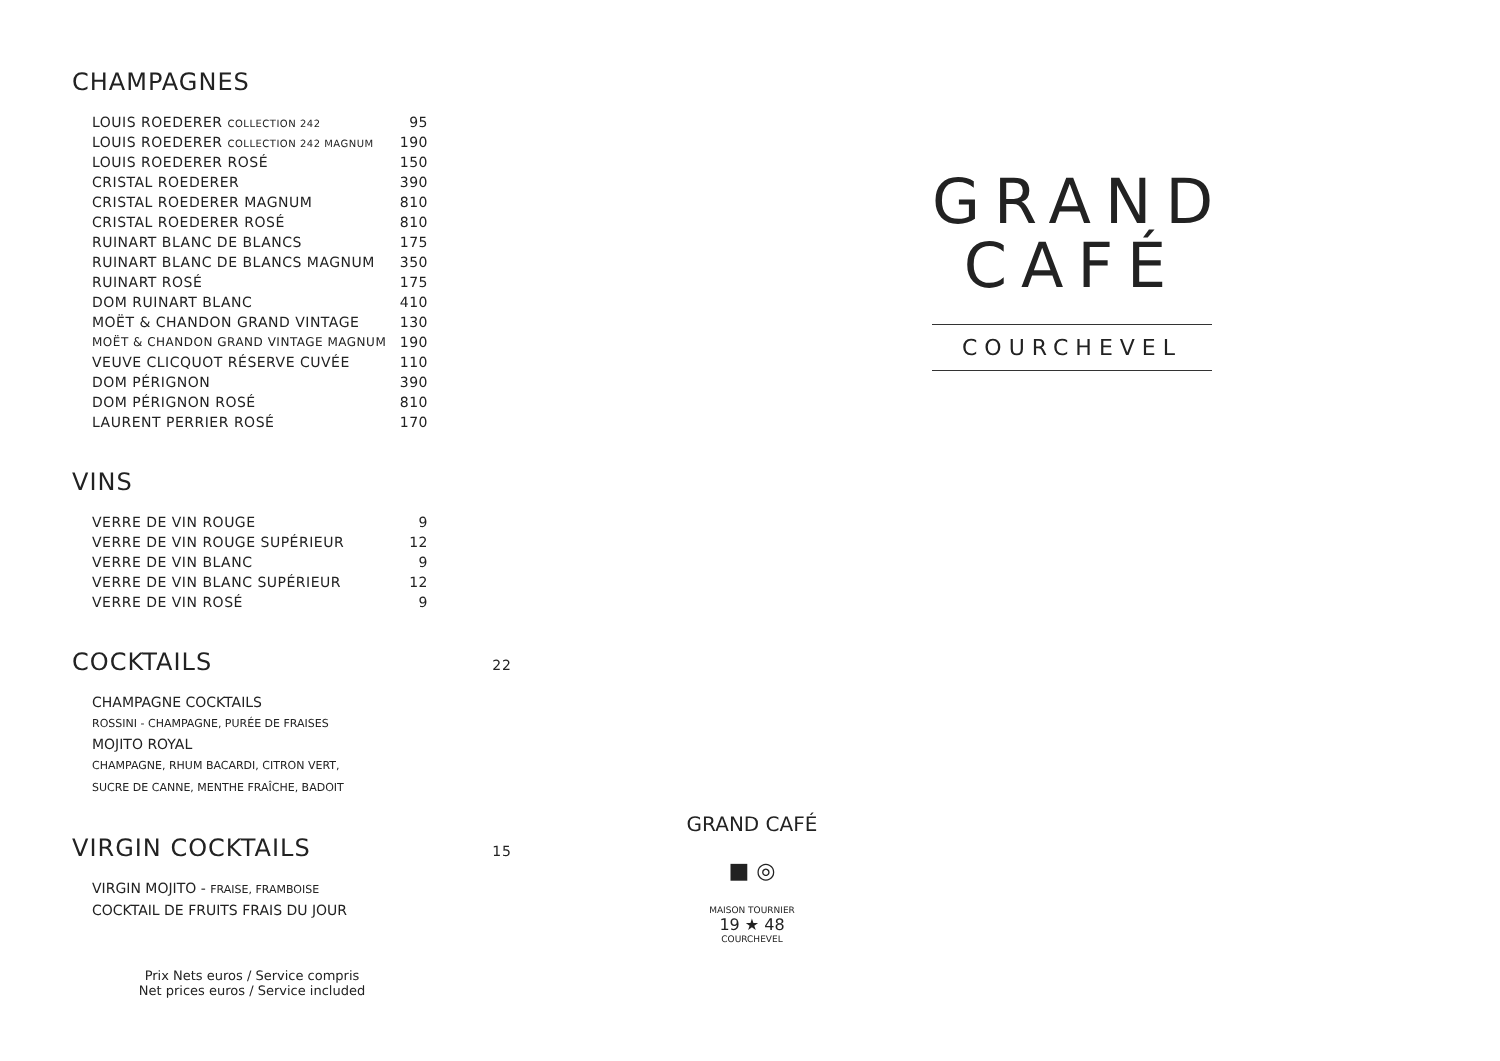CHAMPAGNES
| LOUIS ROEDERER COLLECTION 242 | 95 |
| LOUIS ROEDERER COLLECTION 242 MAGNUM | 190 |
| LOUIS ROEDERER ROSÉ | 150 |
| CRISTAL ROEDERER | 390 |
| CRISTAL ROEDERER MAGNUM | 810 |
| CRISTAL ROEDERER ROSÉ | 810 |
| RUINART BLANC DE BLANCS | 175 |
| RUINART BLANC DE BLANCS MAGNUM | 350 |
| RUINART ROSÉ | 175 |
| DOM RUINART BLANC | 410 |
| MOËT & CHANDON GRAND VINTAGE | 130 |
| MOËT & CHANDON GRAND VINTAGE MAGNUM | 190 |
| VEUVE CLICQUOT RÉSERVE CUVÉE | 110 |
| DOM PÉRIGNON | 390 |
| DOM PÉRIGNON ROSÉ | 810 |
| LAURENT PERRIER ROSÉ | 170 |
VINS
| VERRE DE VIN ROUGE | 9 |
| VERRE DE VIN ROUGE SUPÉRIEUR | 12 |
| VERRE DE VIN BLANC | 9 |
| VERRE DE VIN BLANC SUPÉRIEUR | 12 |
| VERRE DE VIN ROSÉ | 9 |
COCKTAILS 22
CHAMPAGNE COCKTAILS
ROSSINI - CHAMPAGNE, PURÉE DE FRAISES
MOJITO ROYAL
CHAMPAGNE, RHUM BACARDI, CITRON VERT,
SUCRE DE CANNE, MENTHE FRAÎCHE, BADOIT
VIRGIN COCKTAILS 15
VIRGIN MOJITO - FRAISE, FRAMBOISE
COCKTAIL DE FRUITS FRAIS DU JOUR
Prix Nets euros / Service compris
Net prices euros / Service included
GRAND CAFÉ
■ ◎
MAISON TOURNIER
19 ★ 48
COURCHEVEL
GRAND
CAFÉ
COURCHEVEL